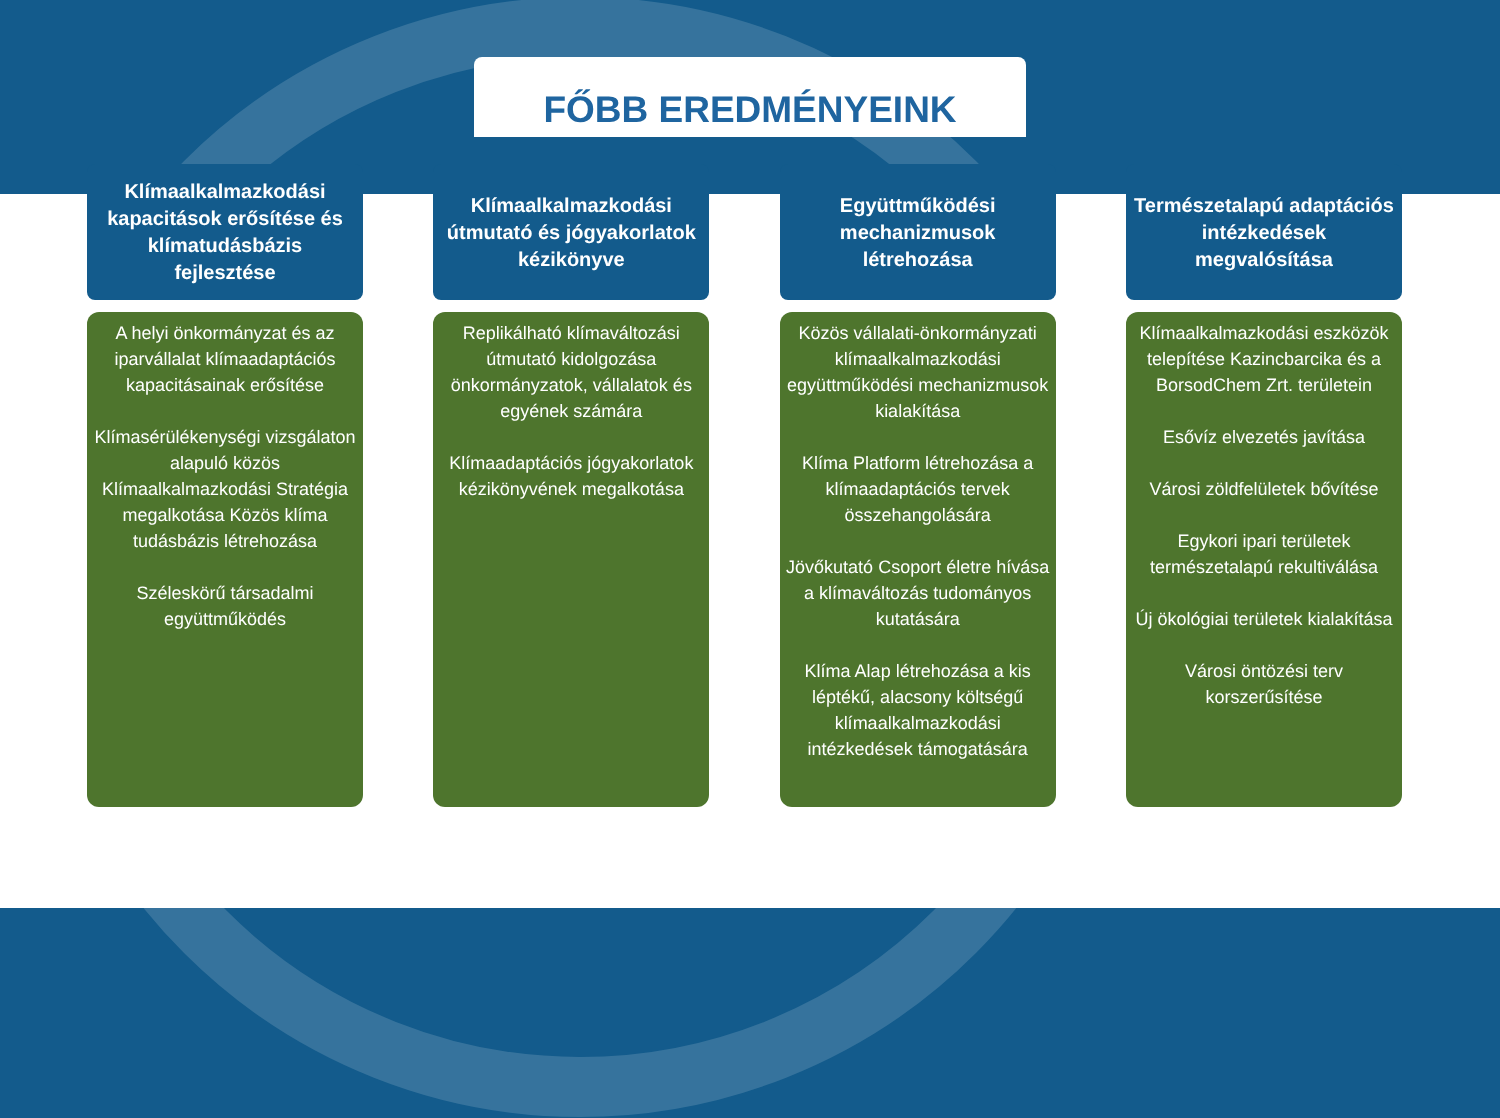FŐBB EREDMÉNYEINK
Klímaalkalmazkodási kapacitások erősítése és klímatudásbázis fejlesztése
A helyi önkormányzat és az iparvállalat klímaadaptációs kapacitásainak erősítése
Klímasérülékenységi vizsgálaton alapuló közös Klímaalkalmazkodási Stratégia megalkotása Közös klíma tudásbázis létrehozása
Széleskörű társadalmi együttműködés
Klímaalkalmazkodási útmutató és jógyakorlatok kézikönyve
Replikálható klímaváltozási útmutató kidolgozása önkormányzatok, vállalatok és egyének számára
Klímaadaptációs jógyakorlatok kézikönyvének megalkotása
Együttműködési mechanizmusok létrehozása
Közös vállalati-önkormányzati klímaalkalmazkodási együttműködési mechanizmusok kialakítása
Klíma Platform létrehozása a klímaadaptációs tervek összehangolására
Jövőkutató Csoport életre hívása a klímaváltozás tudományos kutatására
Klíma Alap létrehozása a kis léptékű, alacsony költségű klímaalkalmazkodási intézkedések támogatására
Természetalapú adaptációs intézkedések megvalósítása
Klímaalkalmazkodási eszközök telepítése Kazincbarcika és a BorsodChem Zrt. területein
Esővíz elvezetés javítása
Városi zöldfelületek bővítése
Egykori ipari területek természetalapú rekultiválása
Új ökológiai területek kialakítása
Városi öntözési terv korszerűsítése